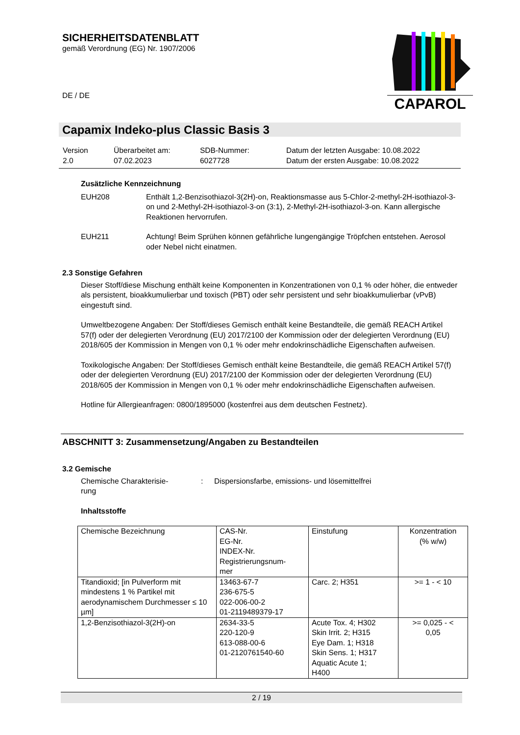SICHERHEITSDATENBLATT
gemäß Verordnung (EG) Nr. 1907/2006
DE / DE
CAPAROL
Capamix Indeko-plus Classic Basis 3
| Version 2.0 | Überarbeitet am: 07.02.2023 | SDB-Nummer: 6027728 | Datum der letzten Ausgabe: 10.08.2022 Datum der ersten Ausgabe: 10.08.2022 |
Zusätzliche Kennzeichnung
EUH208 Enthält 1,2-Benzisothiazol-3(2H)-on, Reaktionsmasse aus 5-Chlor-2-methyl-2H-isothiazol-3-on und 2-Methyl-2H-isothiazol-3-on (3:1), 2-Methyl-2H-isothiazol-3-on. Kann allergische Reaktionen hervorrufen.
EUH211 Achtung! Beim Sprühen können gefährliche lungengängige Tröpfchen entstehen. Aerosol oder Nebel nicht einatmen.
2.3 Sonstige Gefahren
Dieser Stoff/diese Mischung enthält keine Komponenten in Konzentrationen von 0,1 % oder höher, die entweder als persistent, bioakkumulierbar und toxisch (PBT) oder sehr persistent und sehr bioakkumulierbar (vPvB) eingestuft sind.
Umweltbezogene Angaben: Der Stoff/dieses Gemisch enthält keine Bestandteile, die gemäß REACH Artikel 57(f) oder der delegierten Verordnung (EU) 2017/2100 der Kommission oder der delegierten Verordnung (EU) 2018/605 der Kommission in Mengen von 0,1 % oder mehr endokrinschädliche Eigenschaften aufweisen.
Toxikologische Angaben: Der Stoff/dieses Gemisch enthält keine Bestandteile, die gemäß REACH Artikel 57(f) oder der delegierten Verordnung (EU) 2017/2100 der Kommission oder der delegierten Verordnung (EU) 2018/605 der Kommission in Mengen von 0,1 % oder mehr endokrinschädliche Eigenschaften aufweisen.
Hotline für Allergieanfragen: 0800/1895000 (kostenfrei aus dem deutschen Festnetz).
ABSCHNITT 3: Zusammensetzung/Angaben zu Bestandteilen
3.2 Gemische
Chemische Charakterisie-
rung
: Dispersionsfarbe, emissions- und lösemittelfrei
Inhaltsstoffe
| Chemische Bezeichnung | CAS-Nr. EG-Nr. INDEX-Nr. Registrierungsnum- mer | Einstufung | Konzentration (% w/w) |
| Titandioxid; [in Pulverform mit mindestens 1 % Partikel mit aerodynamischem Durchmesser ≤ 10 µm] | 13463-67-7 236-675-5 022-006-00-2 01-2119489379-17 | Carc. 2; H351 | >= 1 - < 10 |
| 1,2-Benzisothiazol-3(2H)-on | 2634-33-5 220-120-9 613-088-00-6 01-2120761540-60 | Acute Tox. 4; H302 Skin Irrit. 2; H315 Eye Dam. 1; H318 Skin Sens. 1; H317 Aquatic Acute 1; H400 | >= 0,025 - < 0,05 |
2 / 19